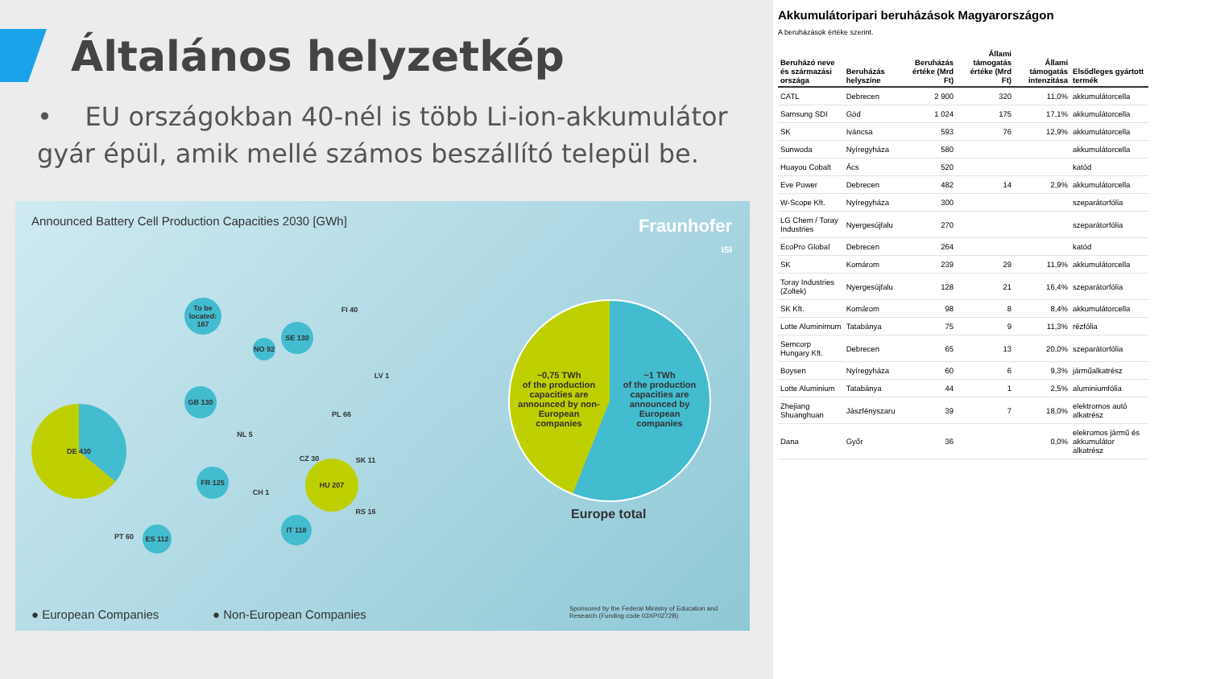Általános helyzetkép
• EU országokban 40-nél is több Li-ion-akkumulátor gyár épül, amik mellé számos beszállító települ be.
Announced Battery Cell Production Capacities 2030 [GWh]
Fraunhofer
ISI
DE 430
To be located: 167
SE 130
NO 92
GB 130
HU 207
FR 125
IT 118
ES 112
PT 60
PL 66
FI 40
CZ 30 SK 11
NL 5
CH 1
RS 16
LV 1
~0,75 TWh
of the production capacities are announced by non-European companies
~1 TWh
of the production capacities are announced by European companies
Europe total
● European Companies ● Non-European Companies
Sponsored by the Federal Ministry of Education and Research (Funding code 03XP0272B)
Akkumulátoripari beruházások Magyarországon
A beruházások értéke szerint.
| Beruházó neve és származási országa | Beruházás helyszíne | Beruházás értéke (Mrd Ft) | Állami támogatás értéke (Mrd Ft) | Állami támogatás intenzitása | Elsődleges gyártott termék |
| --- | --- | --- | --- | --- | --- |
| CATL | Debrecen | 2 900 | 320 | 11,0% | akkumulátorcella |
| Samsung SDI | Göd | 1 024 | 175 | 17,1% | akkumulátorcella |
| SK | Iváncsa | 593 | 76 | 12,9% | akkumulátorcella |
| Sunwoda | Nyíregyháza | 580 | | | akkumulátorcella |
| Huayou Cobalt | Ács | 520 | | | katód |
| Eve Power | Debrecen | 482 | 14 | 2,9% | akkumulátorcella |
| W-Scope Kft. | Nyíregyháza | 300 | | | szeparátorfólia |
| LG Chem / Toray Industries | Nyergesújfalu | 270 | | | szeparátorfólia |
| EcoPro Global | Debrecen | 264 | | | katód |
| SK | Komárom | 239 | 29 | 11,9% | akkumulátorcella |
| Toray Industries (Zoltek) | Nyergesújfalu | 128 | 21 | 16,4% | szeparátorfólia |
| SK Kft. | Komárom | 98 | 8 | 8,4% | akkumulátorcella |
| Lotte Aluminimum | Tatabánya | 75 | 9 | 11,3% | rézfólia |
| Semcorp Hungary Kft. | Debrecen | 65 | 13 | 20,0% | szeparátorfólia |
| Boysen | Nyíregyháza | 60 | 6 | 9,3% | járműalkatrész |
| Lotte Aluminium | Tatabánya | 44 | 1 | 2,5% | aluminiumfólia |
| Zhejiang Shuanghuan | Jászfényszaru | 39 | 7 | 18,0% | elektromos autó alkatrész |
| Dana | Győr | 36 | | 0,0% | elekromos jármű és akkumulátor alkatrész |